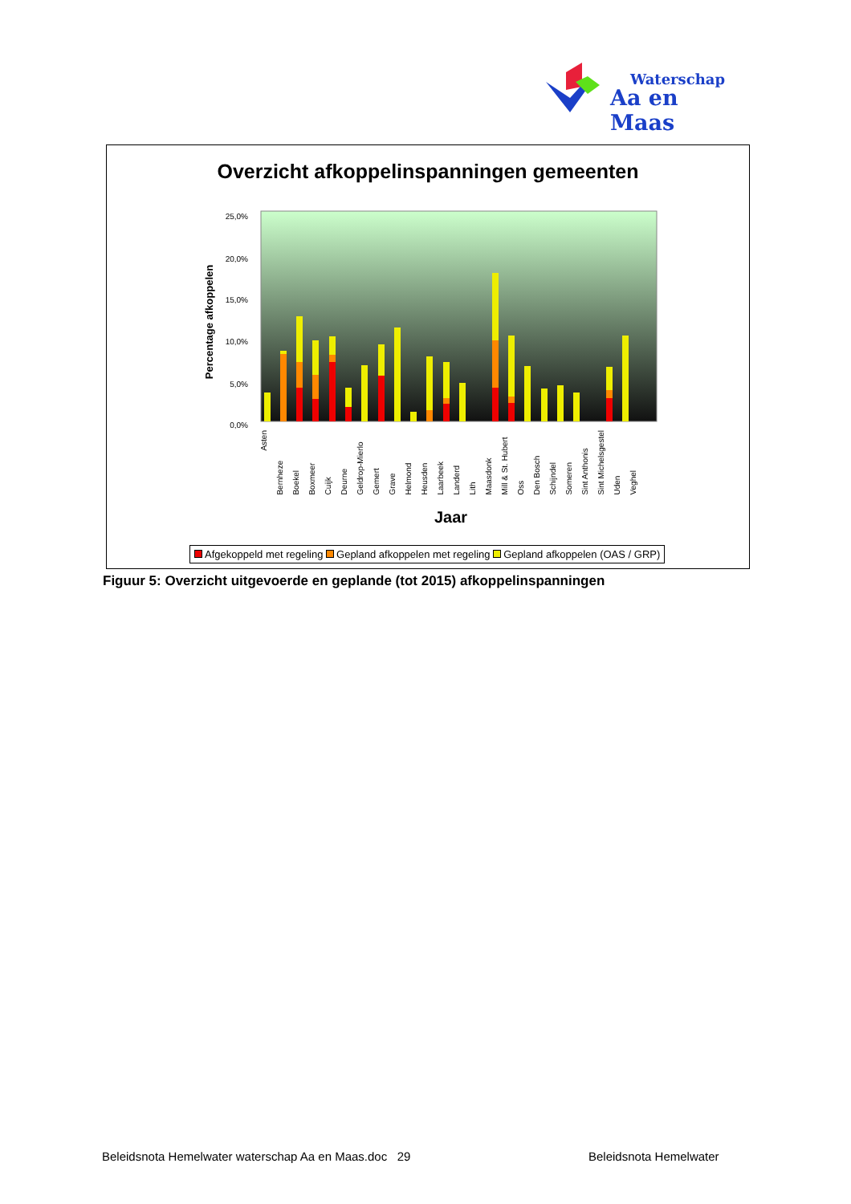Waterschap
Aa en Maas
Overzicht afkoppelinspanningen gemeenten
25,0%
20,0%
15,0%
10,0%
5,0%
0,0%
Percentage afkoppelen
Asten Bernheze Boekel Boxmeer Cuijk Deurne Geldrop-Mierlo Gemert Grave Helmond Heusden Laarbeek Landerd Lith Maasdonk Mill & St. Hubert Oss Den Bosch Schijndel Someren Sint Anthonis Sint Michelsgestel Uden Veghel
Jaar
Afgekoppeld met regeling Gepland afkoppelen met regeling Gepland afkoppelen (OAS / GRP)
Figuur 5: Overzicht uitgevoerde en geplande (tot 2015) afkoppelinspanningen
Beleidsnota Hemelwater waterschap Aa en Maas.doc 29
Beleidsnota Hemelwater